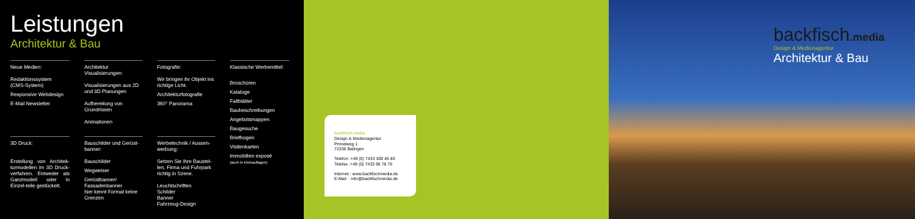Leistungen
Architektur & Bau
Neue Medien:
Redaktionssystem
(CMS-System)
Responsive Webdesign
E-Mail Newsletter
3D Druck:
Erstellung von Architek-turmodellen im 3D Druck-verfahren. Entweder als Ganzmodell oder in Einzel-teile gestückelt.
Architektur
Visualisierungen:
Visualisierungen aus 2D und 3D Planungen
Aufbereitung von Grundrissen
Animationen
Bauschilder und Gerüst-banner:
Bauschilder
Wegweiser
Gerüstbanner/
Fassadenbanner
hier kennt Format keine Grenzen
Fotografie:
Wir bringen ihr Objekt ins richtige Licht.
Architekturfotografie
360° Panorama
Werbetechnik / Aussen-werbung:
Setzen Sie Ihre Baustel-len, Firma und Fuhrpark richtig in Szene.
Leuchtschriften
Schilder
Banner
Fahrzeug-Design
Klassische Werbemittel:
Broschüren
Kataloge
Faltblätter
Baubeschreibungen
Angebotsmappen
Baugesuche
Briefbogen
Visitenkarten
Immobilien exposè
(auch in Kleinauflagen)
backfisch.media
Design & Medienagentur
Primelweg 1
72336 Balingen
Telefon :+49 (0) 7433 309 45 83
Telefax :+49 (0) 7433 96 78 76
Internet : www.backfischmedia.de
E-Mail : info@backfischmedia.de
backfisch.media
Design & Medienagentur
Architektur & Bau